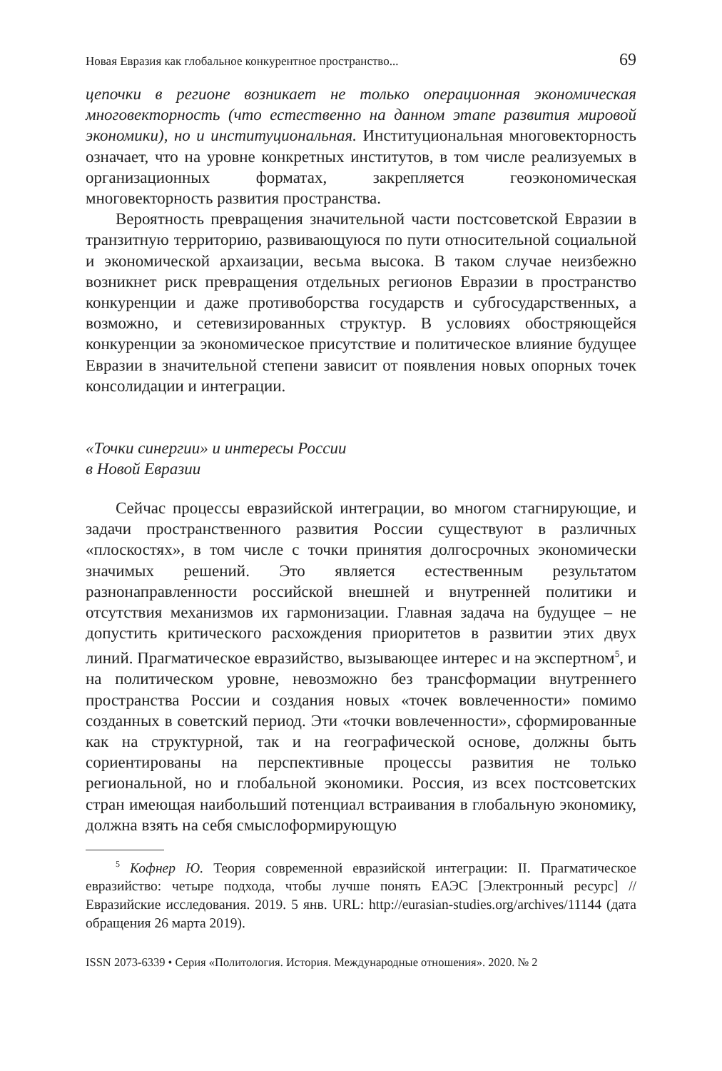Новая Евразия как глобальное конкурентное пространство... 69
цепочки в регионе возникает не только операционная экономическая многовекторность (что естественно на данном этапе развития мировой экономики), но и институциональная. Институциональная многовекторность означает, что на уровне конкретных институтов, в том числе реализуемых в организационных форматах, закрепляется геоэкономическая многовекторность развития пространства.
Вероятность превращения значительной части постсоветской Евразии в транзитную территорию, развивающуюся по пути относительной социальной и экономической архаизации, весьма высока. В таком случае неизбежно возникнет риск превращения отдельных регионов Евразии в пространство конкуренции и даже противоборства государств и субгосударственных, а возможно, и сетевизированных структур. В условиях обостряющейся конкуренции за экономическое присутствие и политическое влияние будущее Евразии в значительной степени зависит от появления новых опорных точек консолидации и интеграции.
«Точки синергии» и интересы России
в Новой Евразии
Сейчас процессы евразийской интеграции, во многом стагнирующие, и задачи пространственного развития России существуют в различных «плоскостях», в том числе с точки принятия долгосрочных экономически значимых решений. Это является естественным результатом разнонаправленности российской внешней и внутренней политики и отсутствия механизмов их гармонизации. Главная задача на будущее – не допустить критического расхождения приоритетов в развитии этих двух линий. Прагматическое евразийство, вызывающее интерес и на экспертном<sup>5</sup>, и на политическом уровне, невозможно без трансформации внутреннего пространства России и создания новых «точек вовлеченности» помимо созданных в советский период. Эти «точки вовлеченности», сформированные как на структурной, так и на географической основе, должны быть сориентированы на перспективные процессы развития не только региональной, но и глобальной экономики. Россия, из всех постсоветских стран имеющая наибольший потенциал встраивания в глобальную экономику, должна взять на себя смыслоформирующую
<sup>5</sup> Кофнер Ю. Теория современной евразийской интеграции: II. Прагматическое евразийство: четыре подхода, чтобы лучше понять ЕАЭС [Электронный ресурс] // Евразийские исследования. 2019. 5 янв. URL: http://eurasian-studies.org/archives/11144 (дата обращения 26 марта 2019).
ISSN 2073-6339 • Серия «Политология. История. Международные отношения». 2020. № 2